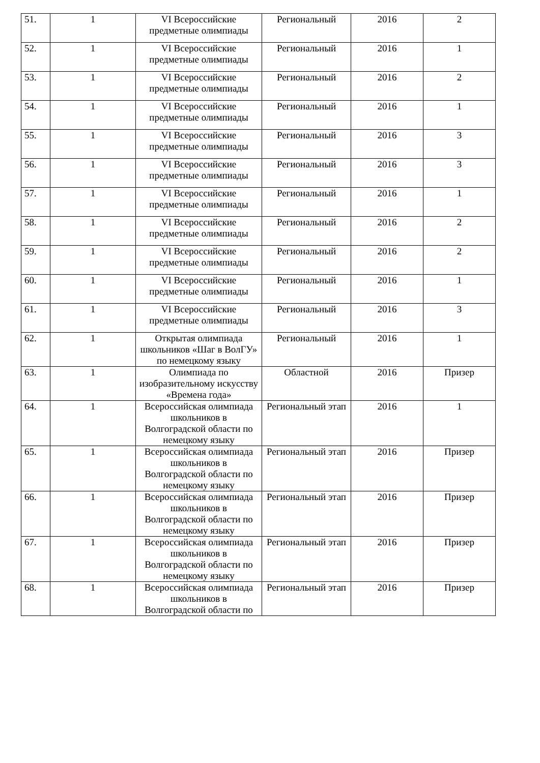| 51. | 1 | VI Всероссийские предметные олимпиады | Региональный | 2016 | 2 |
| 52. | 1 | VI Всероссийские предметные олимпиады | Региональный | 2016 | 1 |
| 53. | 1 | VI Всероссийские предметные олимпиады | Региональный | 2016 | 2 |
| 54. | 1 | VI Всероссийские предметные олимпиады | Региональный | 2016 | 1 |
| 55. | 1 | VI Всероссийские предметные олимпиады | Региональный | 2016 | 3 |
| 56. | 1 | VI Всероссийские предметные олимпиады | Региональный | 2016 | 3 |
| 57. | 1 | VI Всероссийские предметные олимпиады | Региональный | 2016 | 1 |
| 58. | 1 | VI Всероссийские предметные олимпиады | Региональный | 2016 | 2 |
| 59. | 1 | VI Всероссийские предметные олимпиады | Региональный | 2016 | 2 |
| 60. | 1 | VI Всероссийские предметные олимпиады | Региональный | 2016 | 1 |
| 61. | 1 | VI Всероссийские предметные олимпиады | Региональный | 2016 | 3 |
| 62. | 1 | Открытая олимпиада школьников «Шаг в ВолГУ» по немецкому языку | Региональный | 2016 | 1 |
| 63. | 1 | Олимпиада по изобразительному искусству «Времена года» | Областной | 2016 | Призер |
| 64. | 1 | Всероссийская олимпиада школьников в Волгоградской области по немецкому языку | Региональный этап | 2016 | 1 |
| 65. | 1 | Всероссийская олимпиада школьников в Волгоградской области по немецкому языку | Региональный этап | 2016 | Призер |
| 66. | 1 | Всероссийская олимпиада школьников в Волгоградской области по немецкому языку | Региональный этап | 2016 | Призер |
| 67. | 1 | Всероссийская олимпиада школьников в Волгоградской области по немецкому языку | Региональный этап | 2016 | Призер |
| 68. | 1 | Всероссийская олимпиада школьников в Волгоградской области по | Региональный этап | 2016 | Призер |